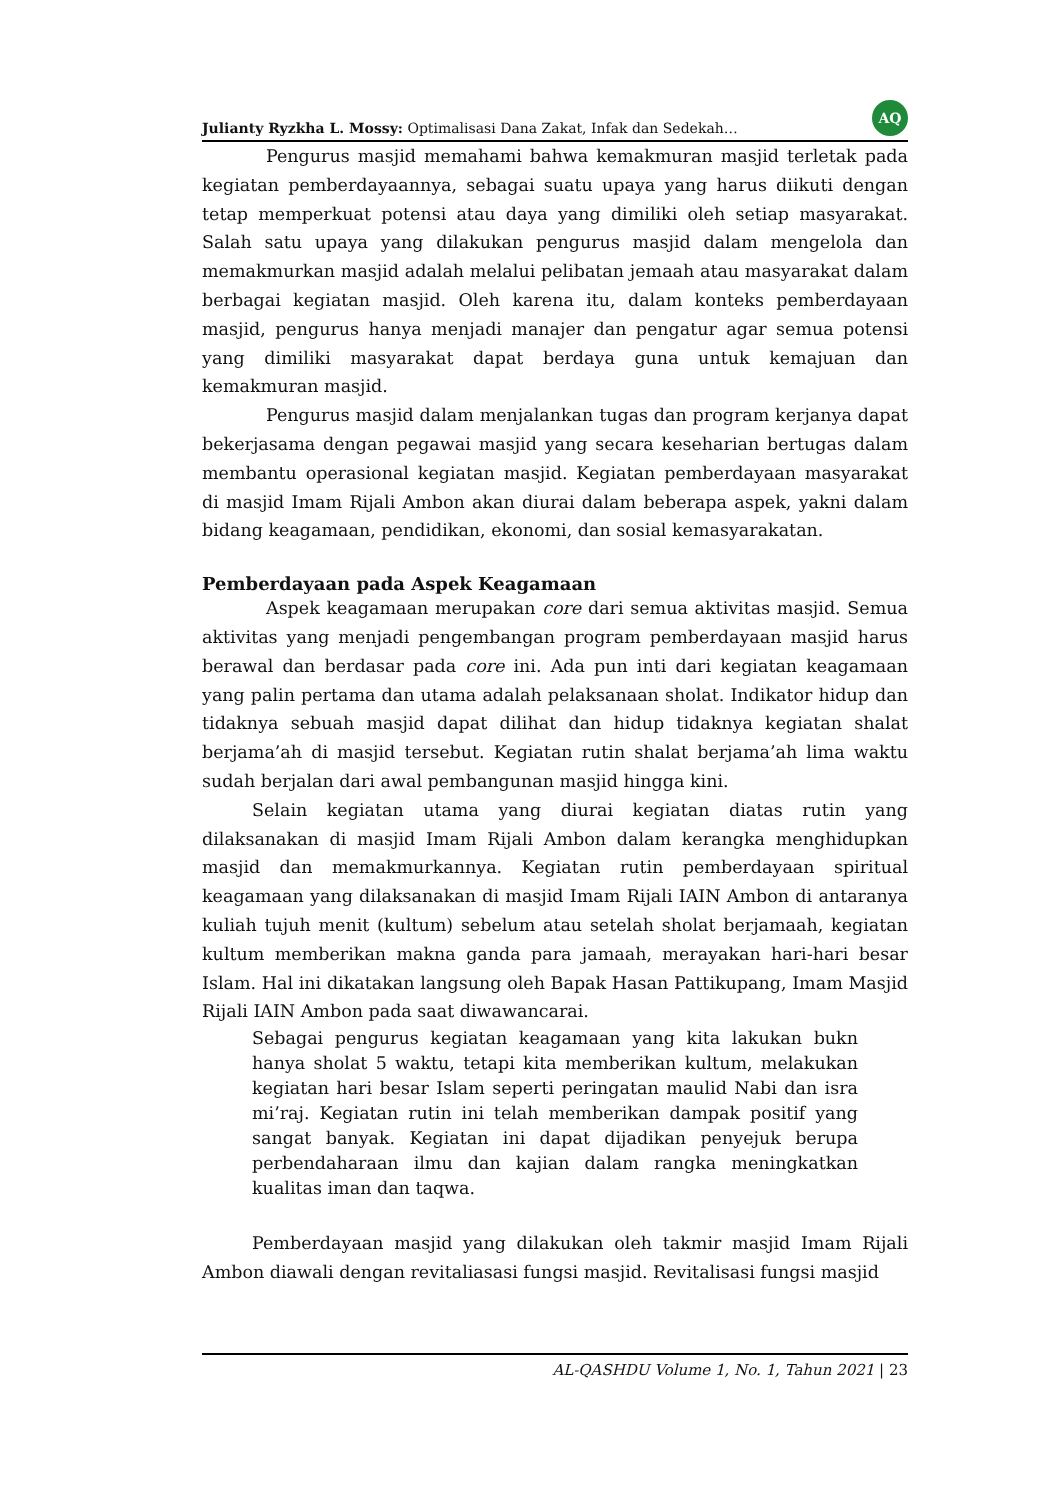Julianty Ryzkha L. Mossy: Optimalisasi Dana Zakat, Infak dan Sedekah… AQ
Pengurus masjid memahami bahwa kemakmuran masjid terletak pada kegiatan pemberdayaannya, sebagai suatu upaya yang harus diikuti dengan tetap memperkuat potensi atau daya yang dimiliki oleh setiap masyarakat. Salah satu upaya yang dilakukan pengurus masjid dalam mengelola dan memakmurkan masjid adalah melalui pelibatan jemaah atau masyarakat dalam berbagai kegiatan masjid. Oleh karena itu, dalam konteks pemberdayaan masjid, pengurus hanya menjadi manajer dan pengatur agar semua potensi yang dimiliki masyarakat dapat berdaya guna untuk kemajuan dan kemakmuran masjid.
Pengurus masjid dalam menjalankan tugas dan program kerjanya dapat bekerjasama dengan pegawai masjid yang secara keseharian bertugas dalam membantu operasional kegiatan masjid. Kegiatan pemberdayaan masyarakat di masjid Imam Rijali Ambon akan diurai dalam beberapa aspek, yakni dalam bidang keagamaan, pendidikan, ekonomi, dan sosial kemasyarakatan.
Pemberdayaan pada Aspek Keagamaan
Aspek keagamaan merupakan core dari semua aktivitas masjid. Semua aktivitas yang menjadi pengembangan program pemberdayaan masjid harus berawal dan berdasar pada core ini. Ada pun inti dari kegiatan keagamaan yang palin pertama dan utama adalah pelaksanaan sholat. Indikator hidup dan tidaknya sebuah masjid dapat dilihat dan hidup tidaknya kegiatan shalat berjama’ah di masjid tersebut. Kegiatan rutin shalat berjama’ah lima waktu sudah berjalan dari awal pembangunan masjid hingga kini.
Selain kegiatan utama yang diurai kegiatan diatas rutin yang dilaksanakan di masjid Imam Rijali Ambon dalam kerangka menghidupkan masjid dan memakmurkannya. Kegiatan rutin pemberdayaan spiritual keagamaan yang dilaksanakan di masjid Imam Rijali IAIN Ambon di antaranya kuliah tujuh menit (kultum) sebelum atau setelah sholat berjamaah, kegiatan kultum memberikan makna ganda para jamaah, merayakan hari-hari besar Islam. Hal ini dikatakan langsung oleh Bapak Hasan Pattikupang, Imam Masjid Rijali IAIN Ambon pada saat diwawancarai.
Sebagai pengurus kegiatan keagamaan yang kita lakukan bukn hanya sholat 5 waktu, tetapi kita memberikan kultum, melakukan kegiatan hari besar Islam seperti peringatan maulid Nabi dan isra mi’raj. Kegiatan rutin ini telah memberikan dampak positif yang sangat banyak. Kegiatan ini dapat dijadikan penyejuk berupa perbendaharaan ilmu dan kajian dalam rangka meningkatkan kualitas iman dan taqwa.
Pemberdayaan masjid yang dilakukan oleh takmir masjid Imam Rijali Ambon diawali dengan revitaliasasi fungsi masjid. Revitalisasi fungsi masjid
AL-QASHDU Volume 1, No. 1, Tahun 2021 | 23